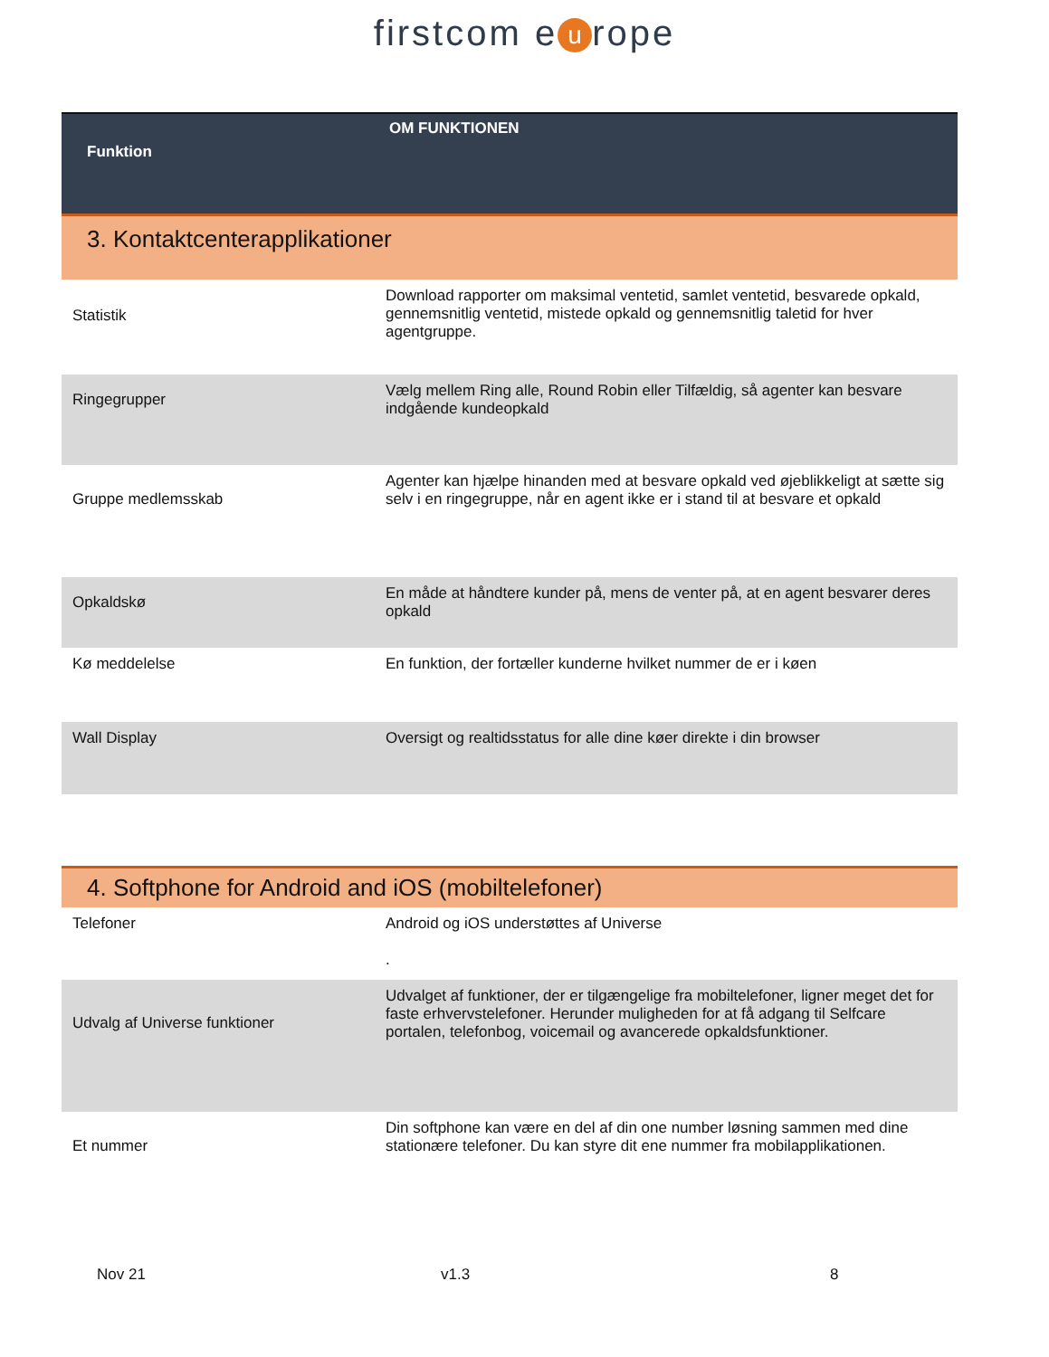firstcom e u rope
| Funktion | OM FUNKTIONEN |
| --- | --- |
| 3. Kontaktcenterapplikationer | |
| Statistik | Download rapporter om maksimal ventetid, samlet ventetid, besvarede opkald, gennemsnitlig ventetid, mistede opkald og gennemsnitlig taletid for hver agentgruppe. |
| Ringegrupper | Vælg mellem Ring alle, Round Robin eller Tilfældig, så agenter kan besvare indgående kundeopkald |
| Gruppe medlemsskab | Agenter kan hjælpe hinanden med at besvare opkald ved øjeblikkeligt at sætte sig selv i en ringegruppe, når en agent ikke er i stand til at besvare et opkald |
| Opkaldskø | En måde at håndtere kunder på, mens de venter på, at en agent besvarer deres opkald |
| Kø meddelelse | En funktion, der fortæller kunderne hvilket nummer de er i køen |
| Wall Display | Oversigt og realtidsstatus for alle dine køer direkte i din browser |
| 4. Softphone for Android and iOS (mobiltelefoner) | |
| Telefoner | Android og iOS understøttes af Universe . |
| Udvalg af Universe funktioner | Udvalget af funktioner, der er tilgængelige fra mobiltelefoner, ligner meget det for faste erhvervstelefoner. Herunder muligheden for at få adgang til Selfcare portalen, telefonbog, voicemail og avancerede opkaldsfunktioner. |
| Et nummer | Din softphone kan være en del af din one number løsning sammen med dine stationære telefoner. Du kan styre dit ene nummer fra mobilapplikationen. |
Nov 21 v1.3 8